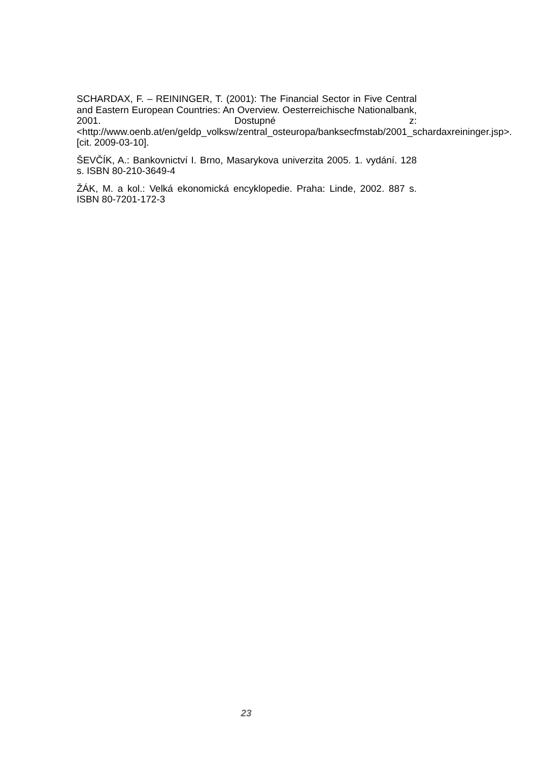SCHARDAX, F. – REININGER, T. (2001): The Financial Sector in Five Central and Eastern European Countries: An Overview. Oesterreichische Nationalbank, 2001. Dostupné z: <http://www.oenb.at/en/geldp_volksw/zentral_osteuropa/banksecfmstab/2001_schardaxreininger.jsp>. [cit. 2009-03-10].
ŠEVČÍK, A.: Bankovnictví I. Brno, Masarykova univerzita 2005. 1. vydání. 128 s. ISBN 80-210-3649-4
ŽÁK, M. a kol.: Velká ekonomická encyklopedie. Praha: Linde, 2002. 887 s. ISBN 80-7201-172-3
23